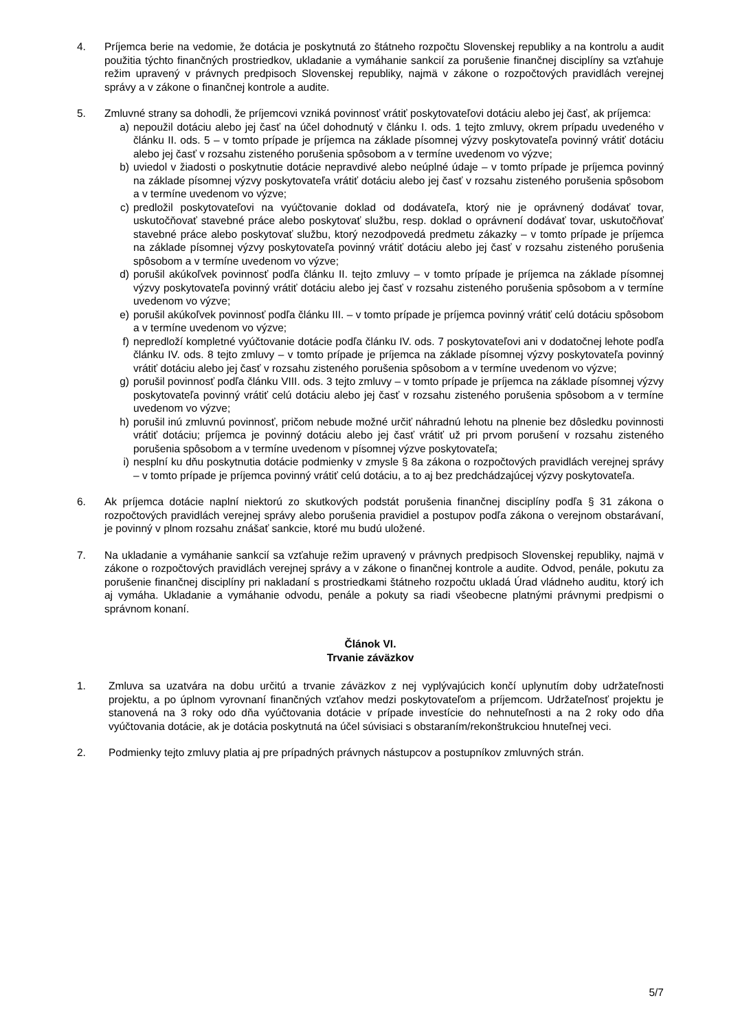4. Príjemca berie na vedomie, že dotácia je poskytnutá zo štátneho rozpočtu Slovenskej republiky a na kontrolu a audit použitia týchto finančných prostriedkov, ukladanie a vymáhanie sankcií za porušenie finančnej disciplíny sa vzťahuje režim upravený v právnych predpisoch Slovenskej republiky, najmä v zákone o rozpočtových pravidlách verejnej správy a v zákone o finančnej kontrole a audite.
5. Zmluvné strany sa dohodli, že príjemcovi vzniká povinnosť vrátiť poskytovateľovi dotáciu alebo jej časť, ak príjemca:
a) nepoužil dotáciu alebo jej časť na účel dohodnutý v článku I. ods. 1 tejto zmluvy, okrem prípadu uvedeného v článku II. ods. 5 – v tomto prípade je príjemca na základe písomnej výzvy poskytovateľa povinný vrátiť dotáciu alebo jej časť v rozsahu zisteného porušenia spôsobom a v termíne uvedenom vo výzve;
b) uviedol v žiadosti o poskytnutie dotácie nepravdivé alebo neúplné údaje – v tomto prípade je príjemca povinný na základe písomnej výzvy poskytovateľa vrátiť dotáciu alebo jej časť v rozsahu zisteného porušenia spôsobom a v termíne uvedenom vo výzve;
c) predložil poskytovateľovi na vyúčtovanie doklad od dodávateľa, ktorý nie je oprávnený dodávať tovar, uskutočňovať stavebné práce alebo poskytovať službu, resp. doklad o oprávnení dodávať tovar, uskutočňovať stavebné práce alebo poskytovať službu, ktorý nezodpovedá predmetu zákazky – v tomto prípade je príjemca na základe písomnej výzvy poskytovateľa povinný vrátiť dotáciu alebo jej časť v rozsahu zisteného porušenia spôsobom a v termíne uvedenom vo výzve;
d) porušil akúkoľvek povinnosť podľa článku II. tejto zmluvy – v tomto prípade je príjemca na základe písomnej výzvy poskytovateľa povinný vrátiť dotáciu alebo jej časť v rozsahu zisteného porušenia spôsobom a v termíne uvedenom vo výzve;
e) porušil akúkoľvek povinnosť podľa článku III. – v tomto prípade je príjemca povinný vrátiť celú dotáciu spôsobom a v termíne uvedenom vo výzve;
f) nepredloží kompletné vyúčtovanie dotácie podľa článku IV. ods. 7 poskytovateľovi ani v dodatočnej lehote podľa článku IV. ods. 8 tejto zmluvy – v tomto prípade je príjemca na základe písomnej výzvy poskytovateľa povinný vrátiť dotáciu alebo jej časť v rozsahu zisteného porušenia spôsobom a v termíne uvedenom vo výzve;
g) porušil povinnosť podľa článku VIII. ods. 3 tejto zmluvy – v tomto prípade je príjemca na základe písomnej výzvy poskytovateľa povinný vrátiť celú dotáciu alebo jej časť v rozsahu zisteného porušenia spôsobom a v termíne uvedenom vo výzve;
h) porušil inú zmluvnú povinnosť, pričom nebude možné určiť náhradnú lehotu na plnenie bez dôsledku povinnosti vrátiť dotáciu; príjemca je povinný dotáciu alebo jej časť vrátiť už pri prvom porušení v rozsahu zisteného porušenia spôsobom a v termíne uvedenom v písomnej výzve poskytovateľa;
i) nesplní ku dňu poskytnutia dotácie podmienky v zmysle § 8a zákona o rozpočtových pravidlách verejnej správy – v tomto prípade je príjemca povinný vrátiť celú dotáciu, a to aj bez predchádzajúcej výzvy poskytovateľa.
6. Ak príjemca dotácie naplní niektorú zo skutkových podstát porušenia finančnej disciplíny podľa § 31 zákona o rozpočtových pravidlách verejnej správy alebo porušenia pravidiel a postupov podľa zákona o verejnom obstarávaní, je povinný v plnom rozsahu znášať sankcie, ktoré mu budú uložené.
7. Na ukladanie a vymáhanie sankcií sa vzťahuje režim upravený v právnych predpisoch Slovenskej republiky, najmä v zákone o rozpočtových pravidlách verejnej správy a v zákone o finančnej kontrole a audite. Odvod, penále, pokutu za porušenie finančnej disciplíny pri nakladaní s prostriedkami štátneho rozpočtu ukladá Úrad vládneho auditu, ktorý ich aj vymáha. Ukladanie a vymáhanie odvodu, penále a pokuty sa riadi všeobecne platnými právnymi predpismi o správnom konaní.
Článok VI.
Trvanie záväzkov
1. Zmluva sa uzatvára na dobu určitú a trvanie záväzkov z nej vyplývajúcich končí uplynutím doby udržateľnosti projektu, a po úplnom vyrovnaní finančných vzťahov medzi poskytovateľom a príjemcom. Udržateľnosť projektu je stanovená na 3 roky odo dňa vyúčtovania dotácie v prípade investície do nehnuteľnosti a na 2 roky odo dňa vyúčtovania dotácie, ak je dotácia poskytnutá na účel súvisiaci s obstaraním/rekonštrukciou hnuteľnej veci.
2. Podmienky tejto zmluvy platia aj pre prípadných právnych nástupcov a postupníkov zmluvných strán.
5/7